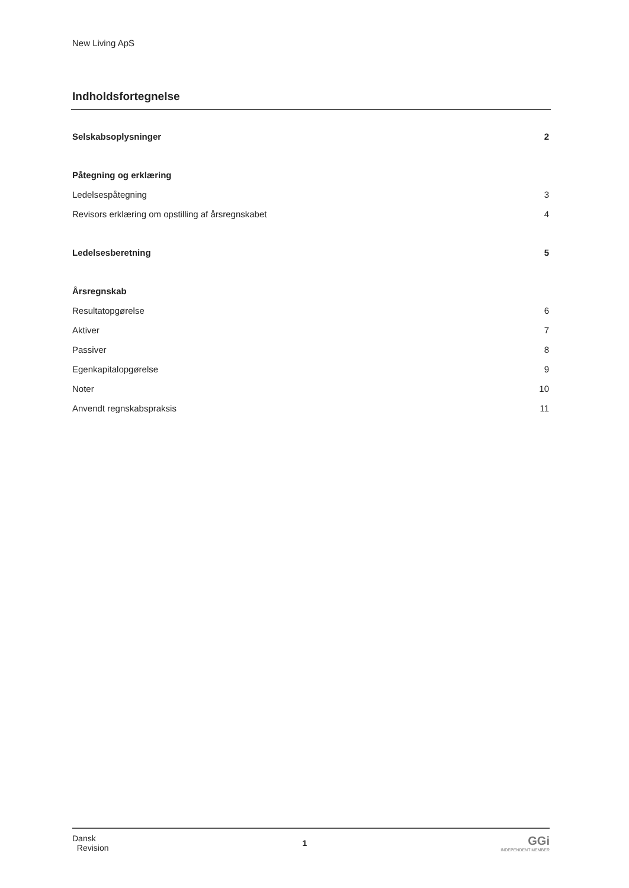New Living ApS
Indholdsfortegnelse
Selskabsoplysninger 2
Påtegning og erklæring
Ledelsespåtegning 3
Revisors erklæring om opstilling af årsregnskabet 4
Ledelsesberetning 5
Årsregnskab
Resultatopgørelse 6
Aktiver 7
Passiver 8
Egenkapitalopgørelse 9
Noter 10
Anvendt regnskabspraksis 11
Dansk
Revision
1
GGi
INDEPENDENT MEMBER